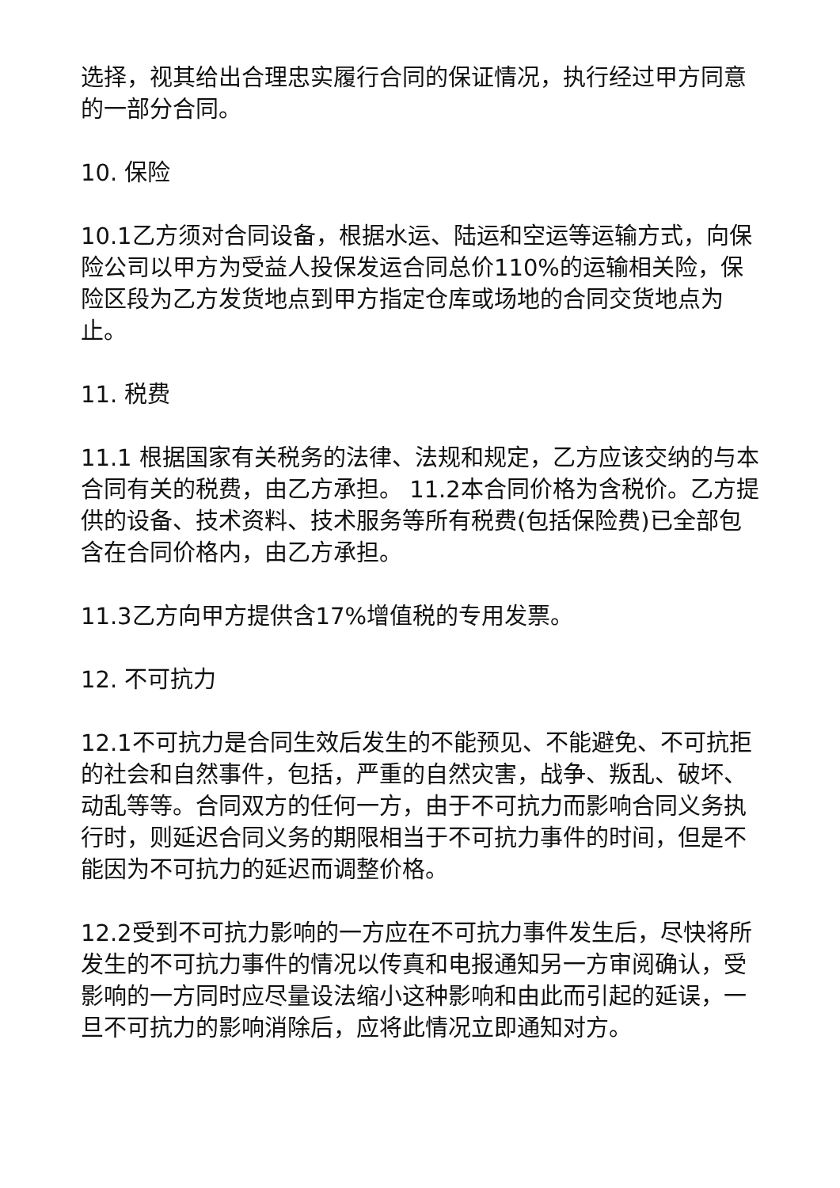选择，视其给出合理忠实履行合同的保证情况，执行经过甲方同意的一部分合同。
10. 保险
10.1乙方须对合同设备，根据水运、陆运和空运等运输方式，向保险公司以甲方为受益人投保发运合同总价110%的运输相关险，保险区段为乙方发货地点到甲方指定仓库或场地的合同交货地点为止。
11. 税费
11.1 根据国家有关税务的法律、法规和规定，乙方应该交纳的与本合同有关的税费，由乙方承担。 11.2本合同价格为含税价。乙方提供的设备、技术资料、技术服务等所有税费(包括保险费)已全部包含在合同价格内，由乙方承担。
11.3乙方向甲方提供含17%增值税的专用发票。
12. 不可抗力
12.1不可抗力是合同生效后发生的不能预见、不能避免、不可抗拒的社会和自然事件，包括，严重的自然灾害，战争、叛乱、破坏、动乱等等。合同双方的任何一方，由于不可抗力而影响合同义务执行时，则延迟合同义务的期限相当于不可抗力事件的时间，但是不能因为不可抗力的延迟而调整价格。
12.2受到不可抗力影响的一方应在不可抗力事件发生后，尽快将所发生的不可抗力事件的情况以传真和电报通知另一方审阅确认，受影响的一方同时应尽量设法缩小这种影响和由此而引起的延误，一旦不可抗力的影响消除后，应将此情况立即通知对方。